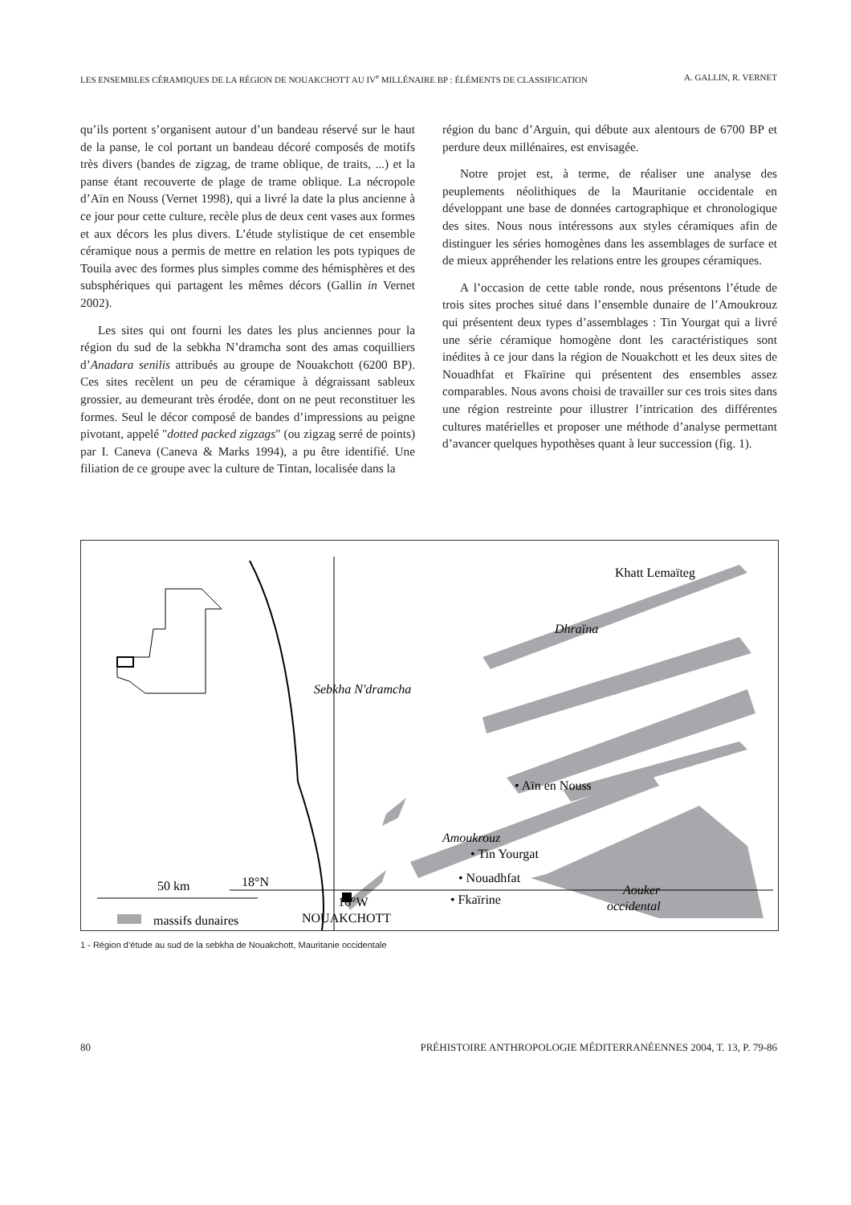LES ENSEMBLES CÉRAMIQUES DE LA RÉGION DE NOUAKCHOTT AU IV<sup>e</sup> MILLÉNAIRE BP : ÉLÉMENTS DE CLASSIFICATION A. GALLIN, R. VERNET
qu’ils portent s’organisent autour d’un bandeau réservé sur le haut de la panse, le col portant un bandeau décoré composés de motifs très divers (bandes de zigzag, de trame oblique, de traits, ...) et la panse étant recouverte de plage de trame oblique. La nécropole d’Aïn en Nouss (Vernet 1998), qui a livré la date la plus ancienne à ce jour pour cette culture, recèle plus de deux cent vases aux formes et aux décors les plus divers. L’étude stylistique de cet ensemble céramique nous a permis de mettre en relation les pots typiques de Touila avec des formes plus simples comme des hémisphères et des subsphériques qui partagent les mêmes décors (Gallin in Vernet 2002).
Les sites qui ont fourni les dates les plus anciennes pour la région du sud de la sebkha N’dramcha sont des amas coquilliers d’Anadara senilis attribués au groupe de Nouakchott (6200 BP). Ces sites recèlent un peu de céramique à dégraissant sableux grossier, au demeurant très érodée, dont on ne peut reconstituer les formes. Seul le décor composé de bandes d’impressions au peigne pivotant, appelé "dotted packed zigzags" (ou zigzag serré de points) par I. Caneva (Caneva & Marks 1994), a pu être identifié. Une filiation de ce groupe avec la culture de Tintan, localisée dans la
région du banc d’Arguin, qui débute aux alentours de 6700 BP et perdure deux millénaires, est envisagée.
Notre projet est, à terme, de réaliser une analyse des peuplements néolithiques de la Mauritanie occidentale en développant une base de données cartographique et chronologique des sites. Nous nous intéressons aux styles céramiques afin de distinguer les séries homogènes dans les assemblages de surface et de mieux appréhender les relations entre les groupes céramiques.
A l’occasion de cette table ronde, nous présentons l’étude de trois sites proches situé dans l’ensemble dunaire de l’Amoukrouz qui présentent deux types d’assemblages : Tin Yourgat qui a livré une série céramique homogène dont les caractéristiques sont inédites à ce jour dans la région de Nouakchott et les deux sites de Nouadhfat et Fkaïrine qui présentent des ensembles assez comparables. Nous avons choisi de travailler sur ces trois sites dans une région restreinte pour illustrer l’intrication des différentes cultures matérielles et proposer une méthode d’analyse permettant d’avancer quelques hypothèses quant à leur succession (fig. 1).
Khatt Lemaïteg
Dhraïna
Sebkha N'dramcha
• Aïn en Nouss
Amoukrouz
• Tin Yourgat
• Nouadhfat
• Fkaïrine
18°N
Aouker
occidental
NOUAKCHOTT
50 km
16°W
massifs dunaires
1 - Région d’étude au sud de la sebkha de Nouakchott, Mauritanie occidentale
80 PRÉHISTOIRE ANTHROPOLOGIE MÉDITERRANÉENNES 2004, T. 13, P. 79-86